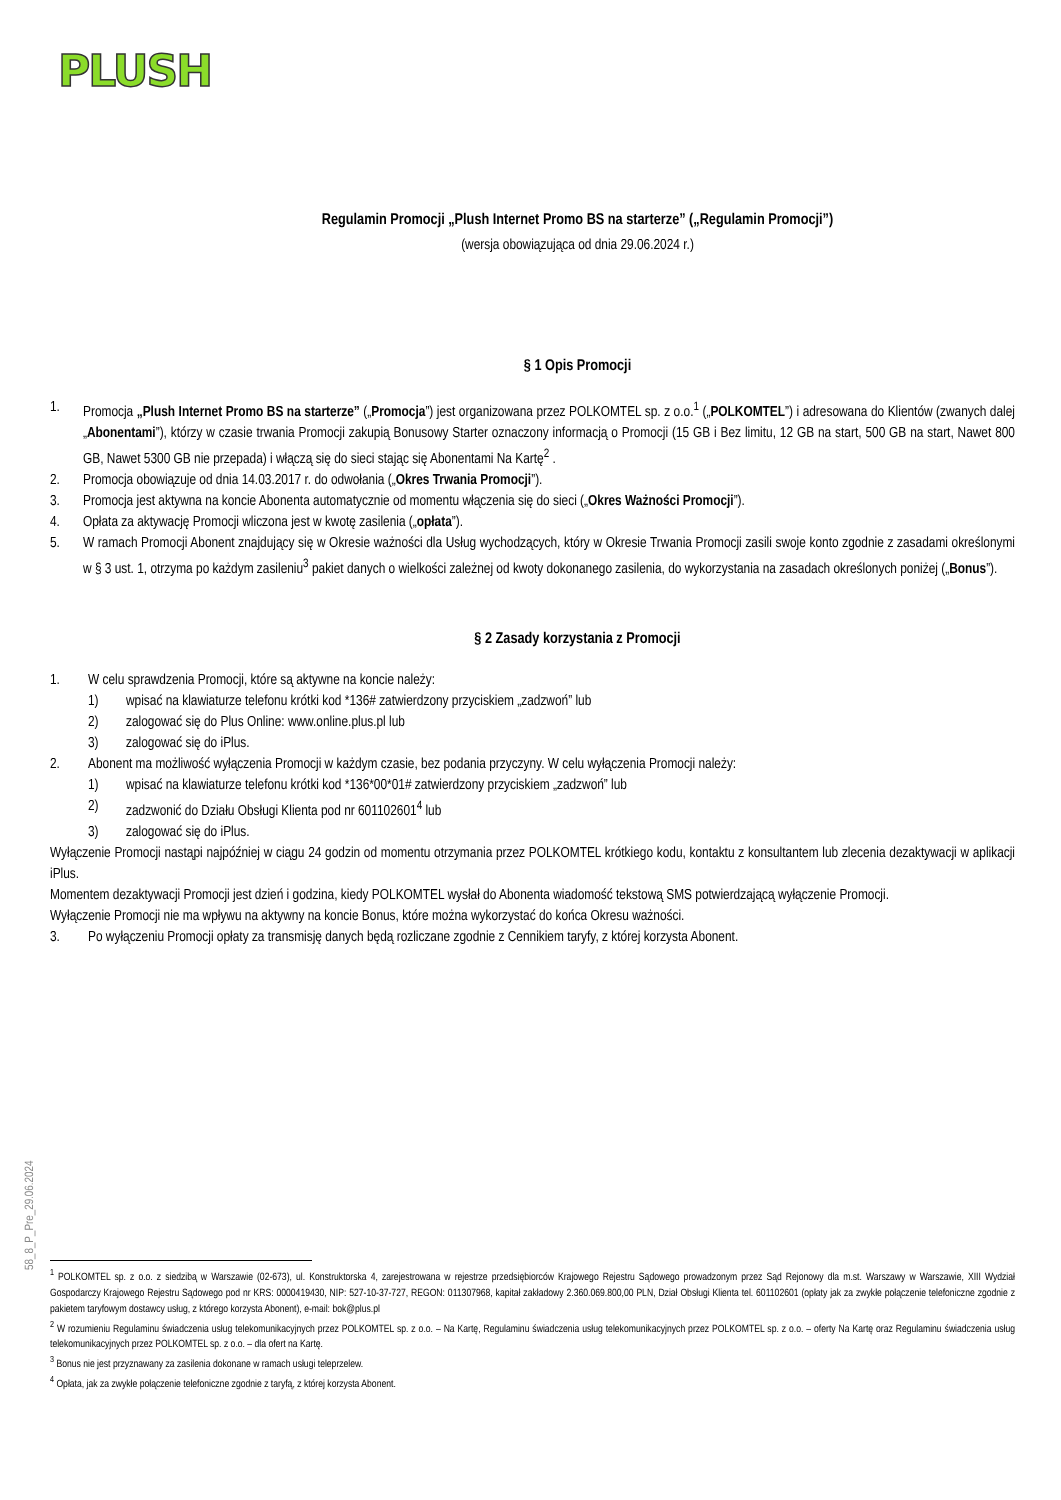PLUSH
Regulamin Promocji „Plush Internet Promo BS na starterze” („Regulamin Promocji”)
(wersja obowiązująca od dnia 29.06.2024 r.)
§ 1 Opis Promocji
1. Promocja „Plush Internet Promo BS na starterze” („Promocja”) jest organizowana przez POLKOMTEL sp. z o.o.<sup>1</sup> („POLKOMTEL”) i adresowana do Klientów (zwanych dalej „Abonentami”), którzy w czasie trwania Promocji zakupią Bonusowy Starter oznaczony informacją o Promocji (15 GB i Bez limitu, 12 GB na start, 500 GB na start, Nawet 800 GB, Nawet 5300 GB nie przepada) i włączą się do sieci stając się Abonentami Na Kartę<sup>2</sup> .
2. Promocja obowiązuje od dnia 14.03.2017 r. do odwołania („Okres Trwania Promocji”).
3. Promocja jest aktywna na koncie Abonenta automatycznie od momentu włączenia się do sieci („Okres Ważności Promocji”).
4. Opłata za aktywację Promocji wliczona jest w kwotę zasilenia („opłata”).
5. W ramach Promocji Abonent znajdujący się w Okresie ważności dla Usług wychodzących, który w Okresie Trwania Promocji zasili swoje konto zgodnie z zasadami określonymi w § 3 ust. 1, otrzyma po każdym zasileniu<sup>3</sup> pakiet danych o wielkości zależnej od kwoty dokonanego zasilenia, do wykorzystania na zasadach określonych poniżej („Bonus”).
§ 2 Zasady korzystania z Promocji
1. W celu sprawdzenia Promocji, które są aktywne na koncie należy:
1) wpisać na klawiaturze telefonu krótki kod *136# zatwierdzony przyciskiem „zadzwoń” lub
2) zalogować się do Plus Online: www.online.plus.pl lub
3) zalogować się do iPlus.
2. Abonent ma możliwość wyłączenia Promocji w każdym czasie, bez podania przyczyny. W celu wyłączenia Promocji należy:
1) wpisać na klawiaturze telefonu krótki kod *136*00*01# zatwierdzony przyciskiem „zadzwoń” lub
2) zadzwonić do Działu Obsługi Klienta pod nr 601102601<sup>4</sup> lub
3) zalogować się do iPlus.
Wyłączenie Promocji nastąpi najpóźniej w ciągu 24 godzin od momentu otrzymania przez POLKOMTEL krótkiego kodu, kontaktu z konsultantem lub zlecenia dezaktywacji w aplikacji iPlus.
Momentem dezaktywacji Promocji jest dzień i godzina, kiedy POLKOMTEL wysłał do Abonenta wiadomość tekstową SMS potwierdzającą wyłączenie Promocji.
Wyłączenie Promocji nie ma wpływu na aktywny na koncie Bonus, które można wykorzystać do końca Okresu ważności.
3. Po wyłączeniu Promocji opłaty za transmisję danych będą rozliczane zgodnie z Cennikiem taryfy, z której korzysta Abonent.
58_8_P_Pre_29.06.2024
<sup>1</sup> POLKOMTEL sp. z o.o. z siedzibą w Warszawie (02-673), ul. Konstruktorska 4, zarejestrowana w rejestrze przedsiębiorców Krajowego Rejestru Sądowego prowadzonym przez Sąd Rejonowy dla m.st. Warszawy w Warszawie, XIII Wydział Gospodarczy Krajowego Rejestru Sądowego pod nr KRS: 0000419430, NIP: 527-10-37-727, REGON: 011307968, kapitał zakładowy 2.360.069.800,00 PLN, Dział Obsługi Klienta tel. 601102601 (opłaty jak za zwykłe połączenie telefoniczne zgodnie z pakietem taryfowym dostawcy usług, z którego korzysta Abonent), e-mail: bok@plus.pl
<sup>2</sup> W rozumieniu Regulaminu świadczenia usług telekomunikacyjnych przez POLKOMTEL sp. z o.o. – Na Kartę, Regulaminu świadczenia usług telekomunikacyjnych przez POLKOMTEL sp. z o.o. – oferty Na Kartę oraz Regulaminu świadczenia usług telekomunikacyjnych przez POLKOMTEL sp. z o.o. – dla ofert na Kartę.
<sup>3</sup> Bonus nie jest przyznawany za zasilenia dokonane w ramach usługi teleprzelew.
<sup>4</sup> Opłata, jak za zwykłe połączenie telefoniczne zgodnie z taryfą, z której korzysta Abonent.